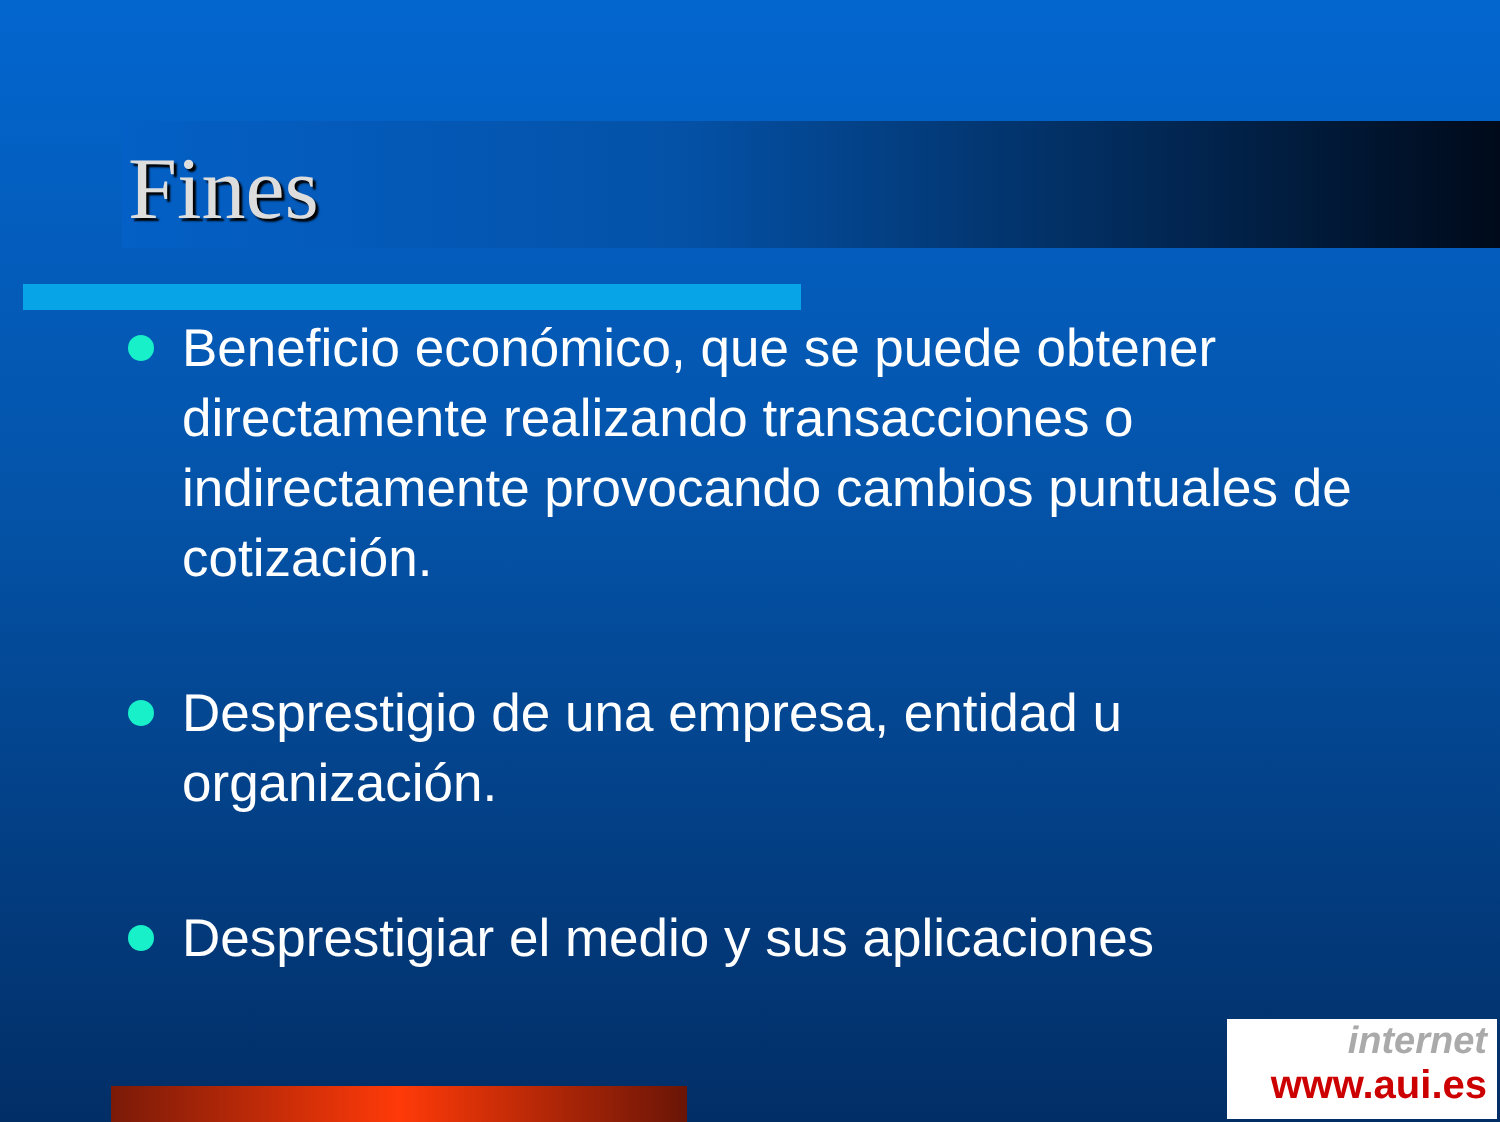Fines
Beneficio económico, que se puede obtener directamente realizando transacciones o indirectamente provocando cambios puntuales de cotización.
Desprestigio de una empresa, entidad u organización.
Desprestigiar el medio y sus aplicaciones
internet
www.aui.es